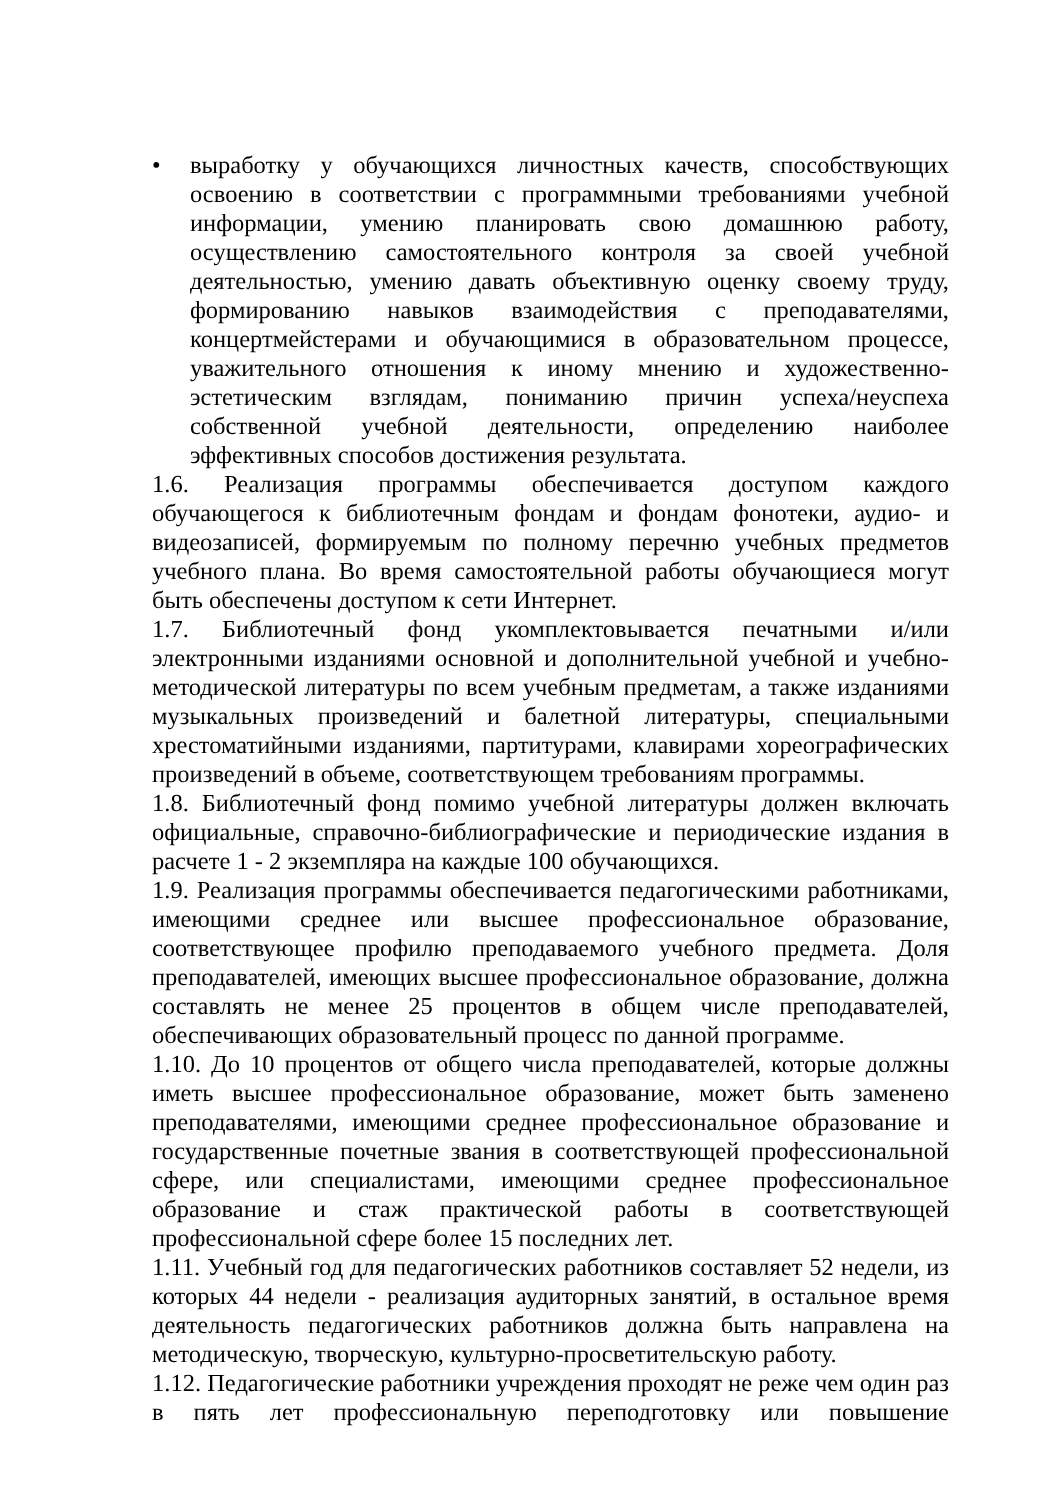• выработку у обучающихся личностных качеств, способствующих освоению в соответствии с программными требованиями учебной информации, умению планировать свою домашнюю работу, осуществлению самостоятельного контроля за своей учебной деятельностью, умению давать объективную оценку своему труду, формированию навыков взаимодействия с преподавателями, концертмейстерами и обучающимися в образовательном процессе, уважительного отношения к иному мнению и художественно-эстетическим взглядам, пониманию причин успеха/неуспеха собственной учебной деятельности, определению наиболее эффективных способов достижения результата.
1.6. Реализация программы обеспечивается доступом каждого обучающегося к библиотечным фондам и фондам фонотеки, аудио- и видеозаписей, формируемым по полному перечню учебных предметов учебного плана. Во время самостоятельной работы обучающиеся могут быть обеспечены доступом к сети Интернет.
1.7. Библиотечный фонд укомплектовывается печатными и/или электронными изданиями основной и дополнительной учебной и учебно-методической литературы по всем учебным предметам, а также изданиями музыкальных произведений и балетной литературы, специальными хрестоматийными изданиями, партитурами, клавирами хореографических произведений в объеме, соответствующем требованиям программы.
1.8. Библиотечный фонд помимо учебной литературы должен включать официальные, справочно-библиографические и периодические издания в расчете 1 - 2 экземпляра на каждые 100 обучающихся.
1.9. Реализация программы обеспечивается педагогическими работниками, имеющими среднее или высшее профессиональное образование, соответствующее профилю преподаваемого учебного предмета. Доля преподавателей, имеющих высшее профессиональное образование, должна составлять не менее 25 процентов в общем числе преподавателей, обеспечивающих образовательный процесс по данной программе.
1.10. До 10 процентов от общего числа преподавателей, которые должны иметь высшее профессиональное образование, может быть заменено преподавателями, имеющими среднее профессиональное образование и государственные почетные звания в соответствующей профессиональной сфере, или специалистами, имеющими среднее профессиональное образование и стаж практической работы в соответствующей профессиональной сфере более 15 последних лет.
1.11. Учебный год для педагогических работников составляет 52 недели, из которых 44 недели - реализация аудиторных занятий, в остальное время деятельность педагогических работников должна быть направлена на методическую, творческую, культурно-просветительскую работу.
1.12. Педагогические работники учреждения проходят не реже чем один раз в пять лет профессиональную переподготовку или повышение